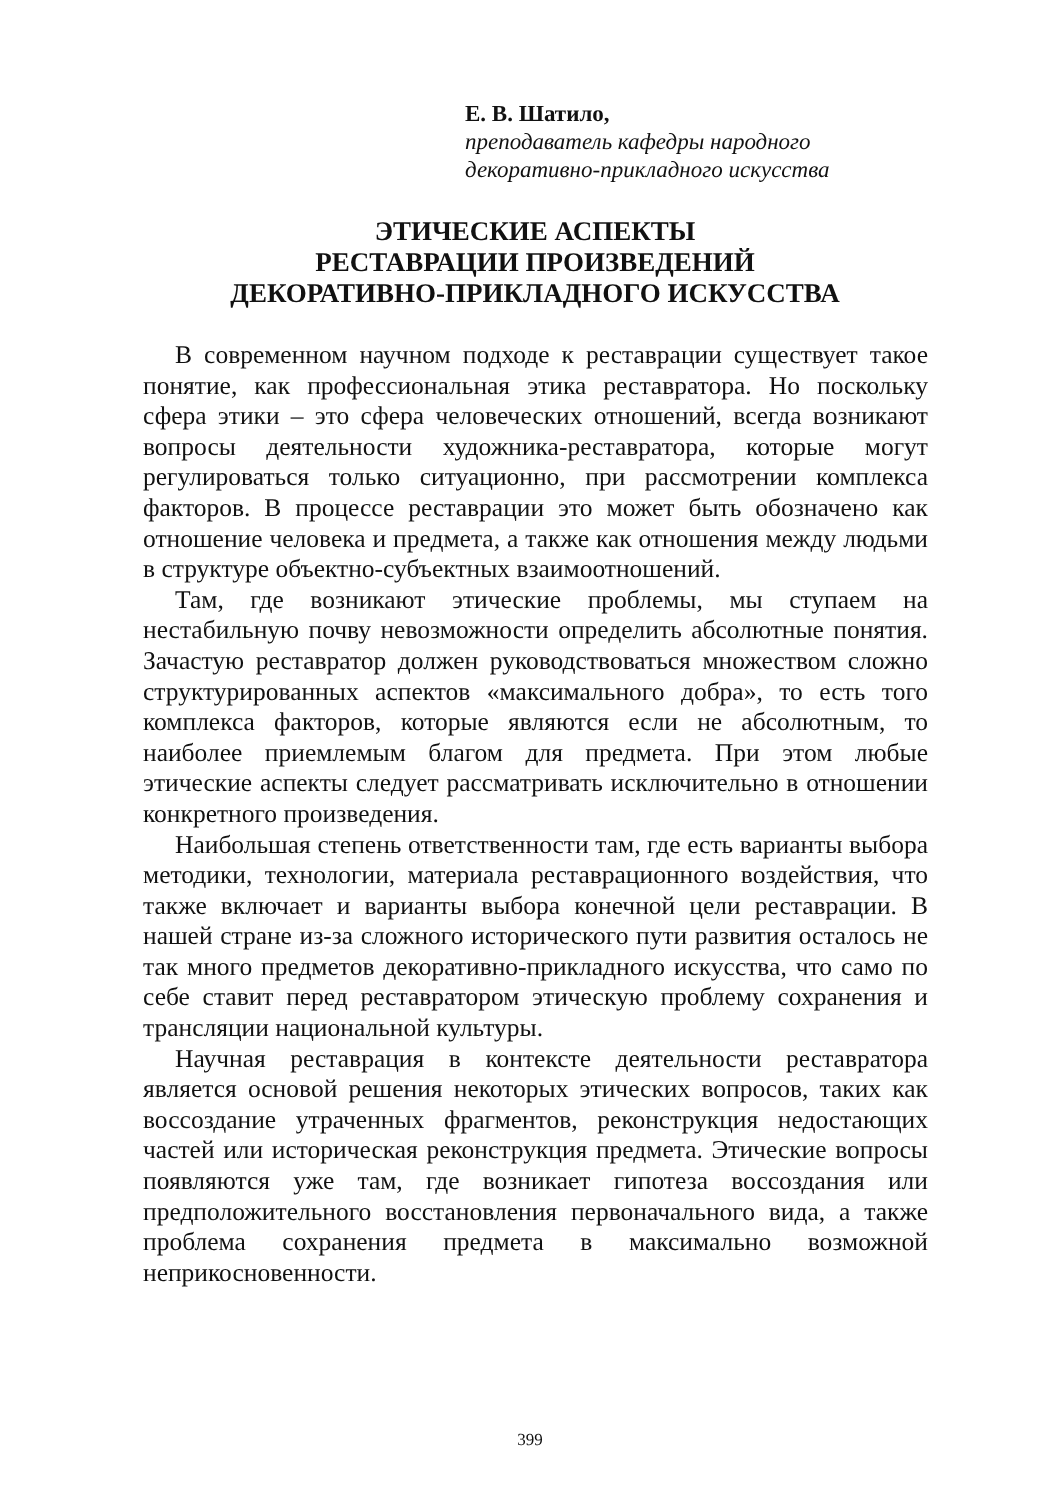Е. В. Шатило,
преподаватель кафедры народного
декоративно-прикладного искусства
ЭТИЧЕСКИЕ АСПЕКТЫ
РЕСТАВРАЦИИ ПРОИЗВЕДЕНИЙ
ДЕКОРАТИВНО-ПРИКЛАДНОГО ИСКУССТВА
В современном научном подходе к реставрации существует такое понятие, как профессиональная этика реставратора. Но поскольку сфера этики – это сфера человеческих отношений, всегда возникают вопросы деятельности художника-реставратора, которые могут регулироваться только ситуационно, при рассмотрении комплекса факторов. В процессе реставрации это может быть обозначено как отношение человека и предмета, а также как отношения между людьми в структуре объектно-субъектных взаимоотношений.
Там, где возникают этические проблемы, мы ступаем на нестабильную почву невозможности определить абсолютные понятия. Зачастую реставратор должен руководствоваться множеством сложно структурированных аспектов «максимального добра», то есть того комплекса факторов, которые являются если не абсолютным, то наиболее приемлемым благом для предмета. При этом любые этические аспекты следует рассматривать исключительно в отношении конкретного произведения.
Наибольшая степень ответственности там, где есть варианты выбора методики, технологии, материала реставрационного воздействия, что также включает и варианты выбора конечной цели реставрации. В нашей стране из-за сложного исторического пути развития осталось не так много предметов декоративно-прикладного искусства, что само по себе ставит перед реставратором этическую проблему сохранения и трансляции национальной культуры.
Научная реставрация в контексте деятельности реставратора является основой решения некоторых этических вопросов, таких как воссоздание утраченных фрагментов, реконструкция недостающих частей или историческая реконструкция предмета. Этические вопросы появляются уже там, где возникает гипотеза воссоздания или предположительного восстановления первоначального вида, а также проблема сохранения предмета в максимально возможной неприкосновенности.
399